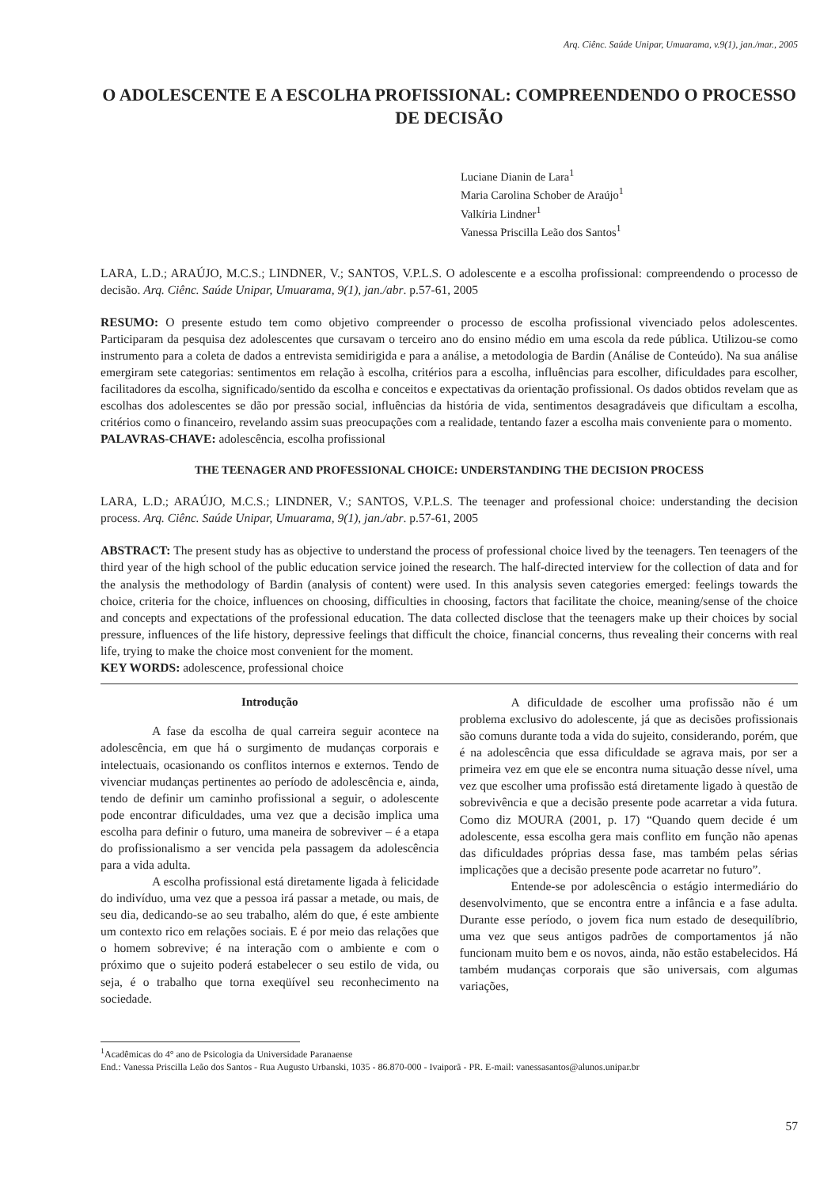Arq. Ciênc. Saúde Unipar, Umuarama, v.9(1), jan./mar., 2005
O ADOLESCENTE E A ESCOLHA PROFISSIONAL: COMPREENDENDO O PROCESSO DE DECISÃO
Luciane Dianin de Lara<sup>1</sup>
Maria Carolina Schober de Araújo<sup>1</sup>
Valkíria Lindner<sup>1</sup>
Vanessa Priscilla Leão dos Santos<sup>1</sup>
LARA, L.D.; ARAÚJO, M.C.S.; LINDNER, V.; SANTOS, V.P.L.S. O adolescente e a escolha profissional: compreendendo o processo de decisão. Arq. Ciênc. Saúde Unipar, Umuarama, 9(1), jan./abr. p.57-61, 2005
RESUMO: O presente estudo tem como objetivo compreender o processo de escolha profissional vivenciado pelos adolescentes. Participaram da pesquisa dez adolescentes que cursavam o terceiro ano do ensino médio em uma escola da rede pública. Utilizou-se como instrumento para a coleta de dados a entrevista semidirigida e para a análise, a metodologia de Bardin (Análise de Conteúdo). Na sua análise emergiram sete categorias: sentimentos em relação à escolha, critérios para a escolha, influências para escolher, dificuldades para escolher, facilitadores da escolha, significado/sentido da escolha e conceitos e expectativas da orientação profissional. Os dados obtidos revelam que as escolhas dos adolescentes se dão por pressão social, influências da história de vida, sentimentos desagradáveis que dificultam a escolha, critérios como o financeiro, revelando assim suas preocupações com a realidade, tentando fazer a escolha mais conveniente para o momento.
PALAVRAS-CHAVE: adolescência, escolha profissional
THE TEENAGER AND PROFESSIONAL CHOICE: UNDERSTANDING THE DECISION PROCESS
LARA, L.D.; ARAÚJO, M.C.S.; LINDNER, V.; SANTOS, V.P.L.S. The teenager and professional choice: understanding the decision process. Arq. Ciênc. Saúde Unipar, Umuarama, 9(1), jan./abr. p.57-61, 2005
ABSTRACT: The present study has as objective to understand the process of professional choice lived by the teenagers. Ten teenagers of the third year of the high school of the public education service joined the research. The half-directed interview for the collection of data and for the analysis the methodology of Bardin (analysis of content) were used. In this analysis seven categories emerged: feelings towards the choice, criteria for the choice, influences on choosing, difficulties in choosing, factors that facilitate the choice, meaning/sense of the choice and concepts and expectations of the professional education. The data collected disclose that the teenagers make up their choices by social pressure, influences of the life history, depressive feelings that difficult the choice, financial concerns, thus revealing their concerns with real life, trying to make the choice most convenient for the moment.
KEY WORDS: adolescence, professional choice
Introdução
A fase da escolha de qual carreira seguir acontece na adolescência, em que há o surgimento de mudanças corporais e intelectuais, ocasionando os conflitos internos e externos. Tendo de vivenciar mudanças pertinentes ao período de adolescência e, ainda, tendo de definir um caminho profissional a seguir, o adolescente pode encontrar dificuldades, uma vez que a decisão implica uma escolha para definir o futuro, uma maneira de sobreviver – é a etapa do profissionalismo a ser vencida pela passagem da adolescência para a vida adulta.
A escolha profissional está diretamente ligada à felicidade do indivíduo, uma vez que a pessoa irá passar a metade, ou mais, de seu dia, dedicando-se ao seu trabalho, além do que, é este ambiente um contexto rico em relações sociais. E é por meio das relações que o homem sobrevive; é na interação com o ambiente e com o próximo que o sujeito poderá estabelecer o seu estilo de vida, ou seja, é o trabalho que torna exeqüível seu reconhecimento na sociedade.
A dificuldade de escolher uma profissão não é um problema exclusivo do adolescente, já que as decisões profissionais são comuns durante toda a vida do sujeito, considerando, porém, que é na adolescência que essa dificuldade se agrava mais, por ser a primeira vez em que ele se encontra numa situação desse nível, uma vez que escolher uma profissão está diretamente ligado à questão de sobrevivência e que a decisão presente pode acarretar a vida futura. Como diz MOURA (2001, p. 17) “Quando quem decide é um adolescente, essa escolha gera mais conflito em função não apenas das dificuldades próprias dessa fase, mas também pelas sérias implicações que a decisão presente pode acarretar no futuro”.
Entende-se por adolescência o estágio intermediário do desenvolvimento, que se encontra entre a infância e a fase adulta. Durante esse período, o jovem fica num estado de desequilíbrio, uma vez que seus antigos padrões de comportamentos já não funcionam muito bem e os novos, ainda, não estão estabelecidos. Há também mudanças corporais que são universais, com algumas variações,
<sup>1</sup> Acadêmicas do 4° ano de Psicologia da Universidade Paranaense
End.: Vanessa Priscilla Leão dos Santos - Rua Augusto Urbanski, 1035 - 86.870-000 - Ivaiporã - PR. E-mail: vanessasantos@alunos.unipar.br
57